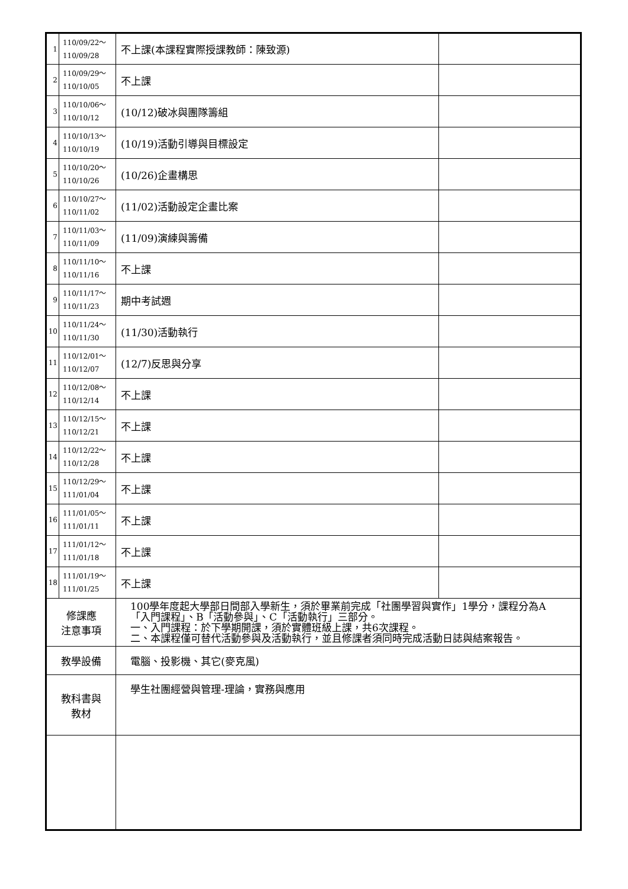| 1 | 110/09/22～ 110/09/28 | 不上課(本課程實際授課教師：陳致源) | |
| 2 | 110/09/29～ 110/10/05 | 不上課 | |
| 3 | 110/10/06～ 110/10/12 | (10/12)破冰與團隊籌組 | |
| 4 | 110/10/13～ 110/10/19 | (10/19)活動引導與目標設定 | |
| 5 | 110/10/20～ 110/10/26 | (10/26)企畫構思 | |
| 6 | 110/10/27～ 110/11/02 | (11/02)活動設定企畫比案 | |
| 7 | 110/11/03～ 110/11/09 | (11/09)演練與籌備 | |
| 8 | 110/11/10～ 110/11/16 | 不上課 | |
| 9 | 110/11/17～ 110/11/23 | 期中考試週 | |
| 10 | 110/11/24～ 110/11/30 | (11/30)活動執行 | |
| 11 | 110/12/01～ 110/12/07 | (12/7)反思與分享 | |
| 12 | 110/12/08～ 110/12/14 | 不上課 | |
| 13 | 110/12/15～ 110/12/21 | 不上課 | |
| 14 | 110/12/22～ 110/12/28 | 不上課 | |
| 15 | 110/12/29～ 111/01/04 | 不上課 | |
| 16 | 111/01/05～ 111/01/11 | 不上課 | |
| 17 | 111/01/12～ 111/01/18 | 不上課 | |
| 18 | 111/01/19～ 111/01/25 | 不上課 | |
| 修課應 注意事項 | | 100學年度起大學部日間部入學新生，須於畢業前完成「社團學習與實作」1學分，課程分為A「入門課程」、B「活動參與」、C「活動執行」三部分。 一、入門課程：於下學期開課，須於實體班級上課，共6次課程。 二、本課程僅可替代活動參與及活動執行，並且修課者須同時完成活動日誌與結案報告。 | |
| 教學設備 | | 電腦、投影機、其它(麥克風) | |
| 教科書與 教材 | | 學生社團經營與管理-理論，實務與應用 | |